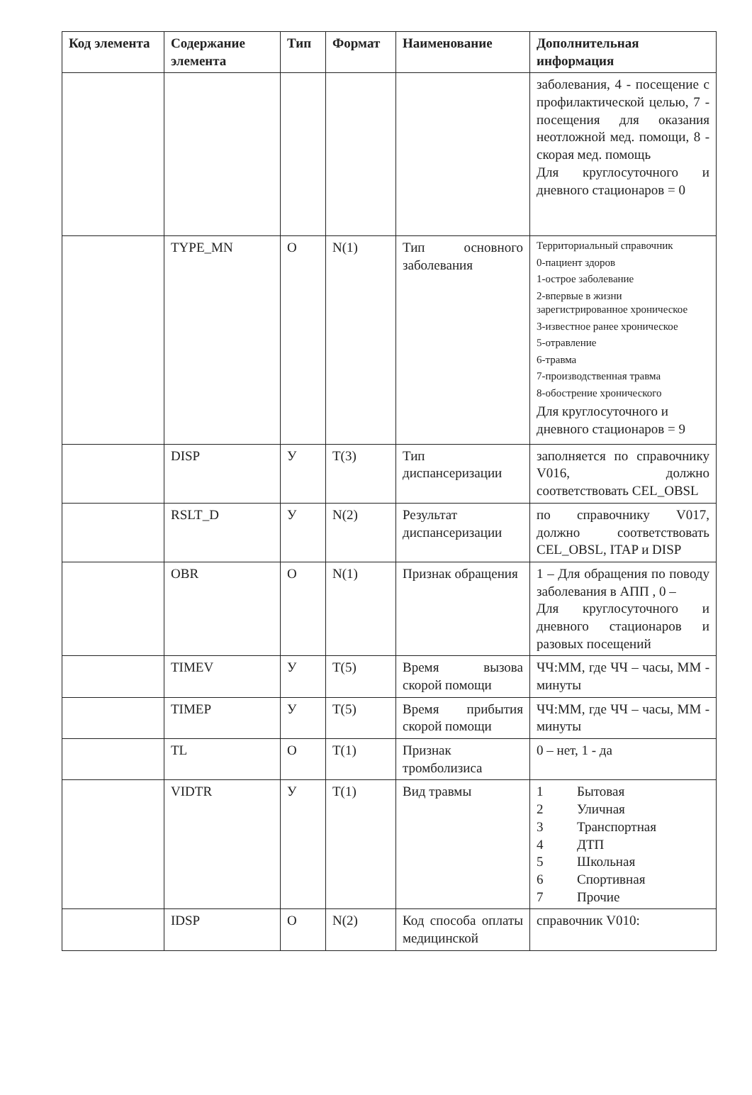| Код элемента | Содержание элемента | Тип | Формат | Наименование | Дополнительная информация |
| --- | --- | --- | --- | --- | --- |
| | | | | | заболевания, 4 - посещение с профилактической целью, 7 - посещения для оказания неотложной мед. помощи, 8 - скорая мед. помощь Для круглосуточного и дневного стационаров = 0 |
| | TYPE_MN | О | N(1) | Тип основного заболевания | Территориальный справочник 0-пациент здоров 1-острое заболевание 2-впервые в жизни зарегистрированное хроническое 3-известное ранее хроническое 5-отравление 6-травма 7-производственная травма 8-обострение хронического Для круглосуточного и дневного стационаров = 9 |
| | DISP | У | T(3) | Тип диспансеризации | заполняется по справочнику V016, должно соответствовать CEL_OBSL |
| | RSLT_D | У | N(2) | Результат диспансеризации | по справочнику V017, должно соответствовать CEL_OBSL, ITAP и DISP |
| | OBR | О | N(1) | Признак обращения | 1 – Для обращения по поводу заболевания в АПП , 0 – Для круглосуточного и дневного стационаров и разовых посещений |
| | TIMEV | У | T(5) | Время вызова скорой помощи | ЧЧ:ММ, где ЧЧ – часы, ММ - минуты |
| | TIMEP | У | T(5) | Время прибытия скорой помощи | ЧЧ:ММ, где ЧЧ – часы, ММ - минуты |
| | TL | О | T(1) | Признак тромболизиса | 0 – нет, 1 - да |
| | VIDTR | У | T(1) | Вид травмы | 1 Бытовая 2 Уличная 3 Транспортная 4 ДТП 5 Школьная 6 Спортивная 7 Прочие |
| | IDSP | О | N(2) | Код способа оплаты медицинской | справочник V010: |